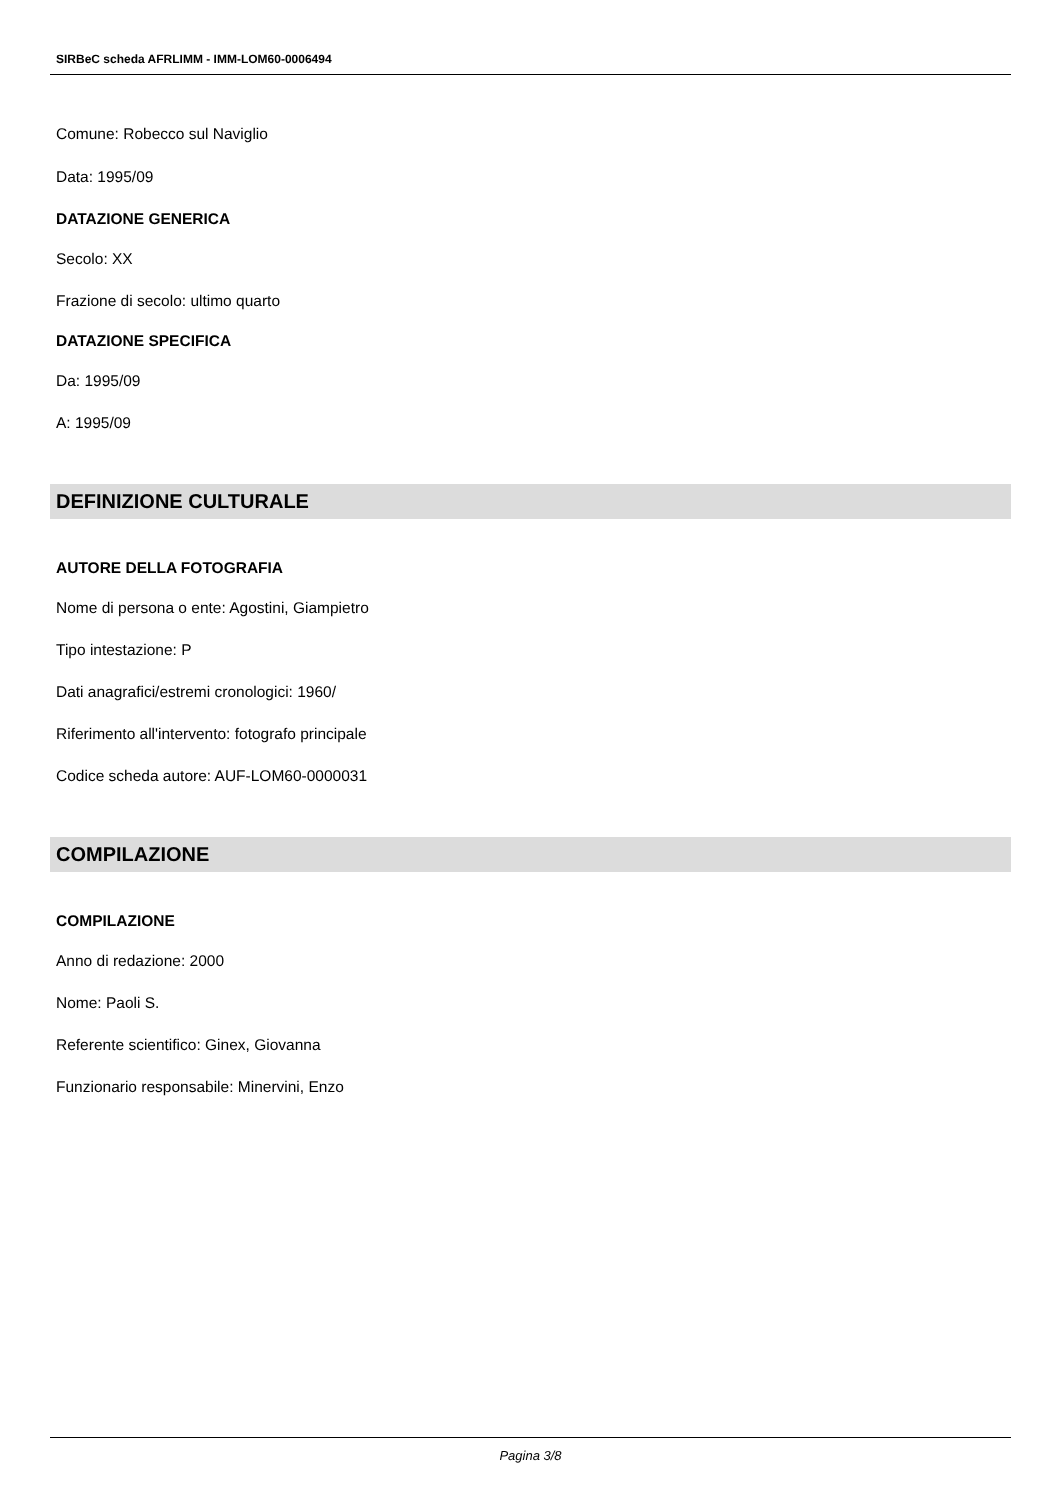SIRBeC scheda AFRLIMM - IMM-LOM60-0006494
Comune: Robecco sul Naviglio
Data: 1995/09
DATAZIONE GENERICA
Secolo: XX
Frazione di secolo: ultimo quarto
DATAZIONE SPECIFICA
Da: 1995/09
A: 1995/09
DEFINIZIONE CULTURALE
AUTORE DELLA FOTOGRAFIA
Nome di persona o ente: Agostini, Giampietro
Tipo intestazione: P
Dati anagrafici/estremi cronologici: 1960/
Riferimento all'intervento: fotografo principale
Codice scheda autore: AUF-LOM60-0000031
COMPILAZIONE
COMPILAZIONE
Anno di redazione: 2000
Nome: Paoli S.
Referente scientifico: Ginex, Giovanna
Funzionario responsabile: Minervini, Enzo
Pagina 3/8